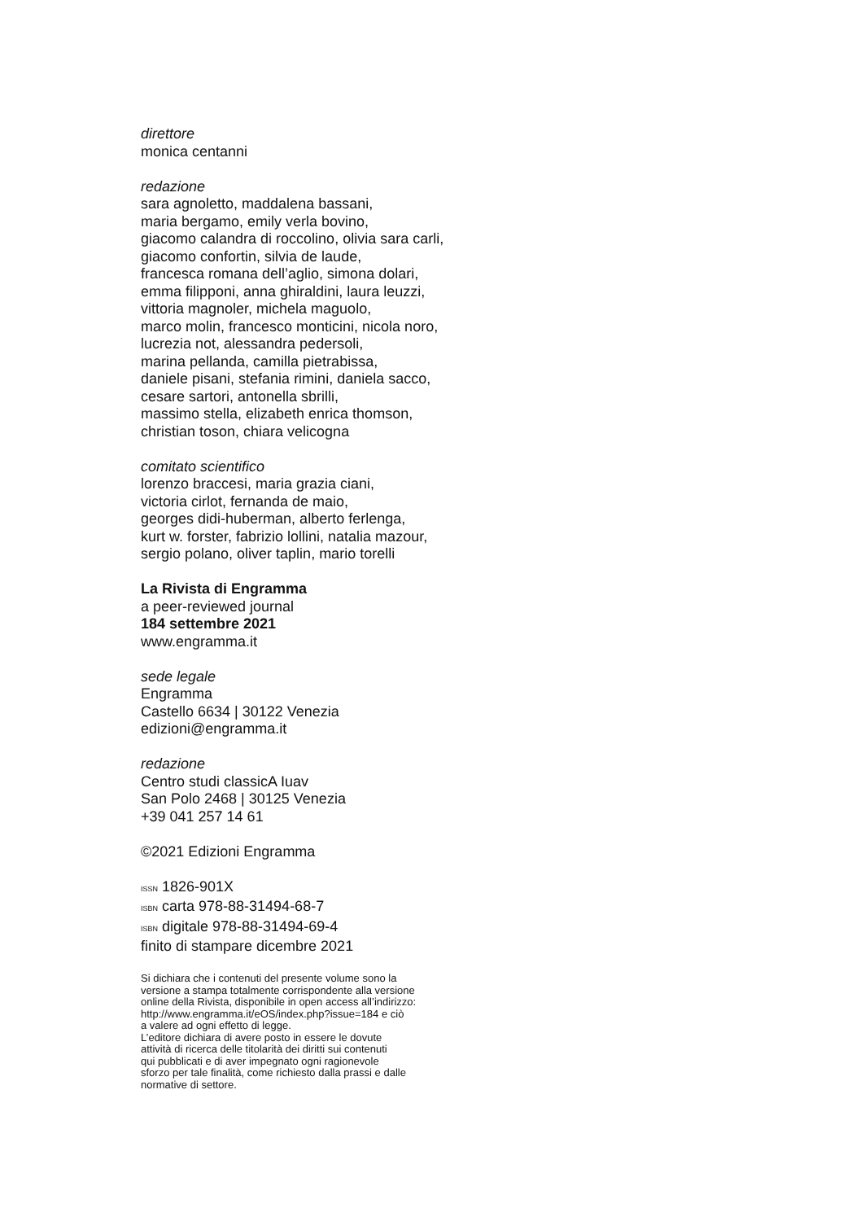direttore
monica centanni
redazione
sara agnoletto, maddalena bassani,
maria bergamo, emily verla bovino,
giacomo calandra di roccolino, olivia sara carli,
giacomo confortin, silvia de laude,
francesca romana dell’aglio, simona dolari,
emma filipponi, anna ghiraldini, laura leuzzi,
vittoria magnoler, michela maguolo,
marco molin, francesco monticini, nicola noro,
lucrezia not, alessandra pedersoli,
marina pellanda, camilla pietrabissa,
daniele pisani, stefania rimini, daniela sacco,
cesare sartori, antonella sbrilli,
massimo stella, elizabeth enrica thomson,
christian toson, chiara velicogna
comitato scientifico
lorenzo braccesi, maria grazia ciani,
victoria cirlot, fernanda de maio,
georges didi-huberman, alberto ferlenga,
kurt w. forster, fabrizio lollini, natalia mazour,
sergio polano, oliver taplin, mario torelli
La Rivista di Engramma
a peer-reviewed journal
184 settembre 2021
www.engramma.it
sede legale
Engramma
Castello 6634 | 30122 Venezia
edizioni@engramma.it
redazione
Centro studi classicA Iuav
San Polo 2468 | 30125 Venezia
+39 041 257 14 61
©2021 Edizioni Engramma
ISSN 1826-901X
ISBN carta 978-88-31494-68-7
ISBN digitale 978-88-31494-69-4
finito di stampare dicembre 2021
Si dichiara che i contenuti del presente volume sono la
versione a stampa totalmente corrispondente alla versione
online della Rivista, disponibile in open access all’indirizzo:
http://www.engramma.it/eOS/index.php?issue=184 e ciò
a valere ad ogni effetto di legge.
L’editore dichiara di avere posto in essere le dovute
attività di ricerca delle titolarità dei diritti sui contenuti
qui pubblicati e di aver impegnato ogni ragionevole
sforzo per tale finalità, come richiesto dalla prassi e dalle
normative di settore.